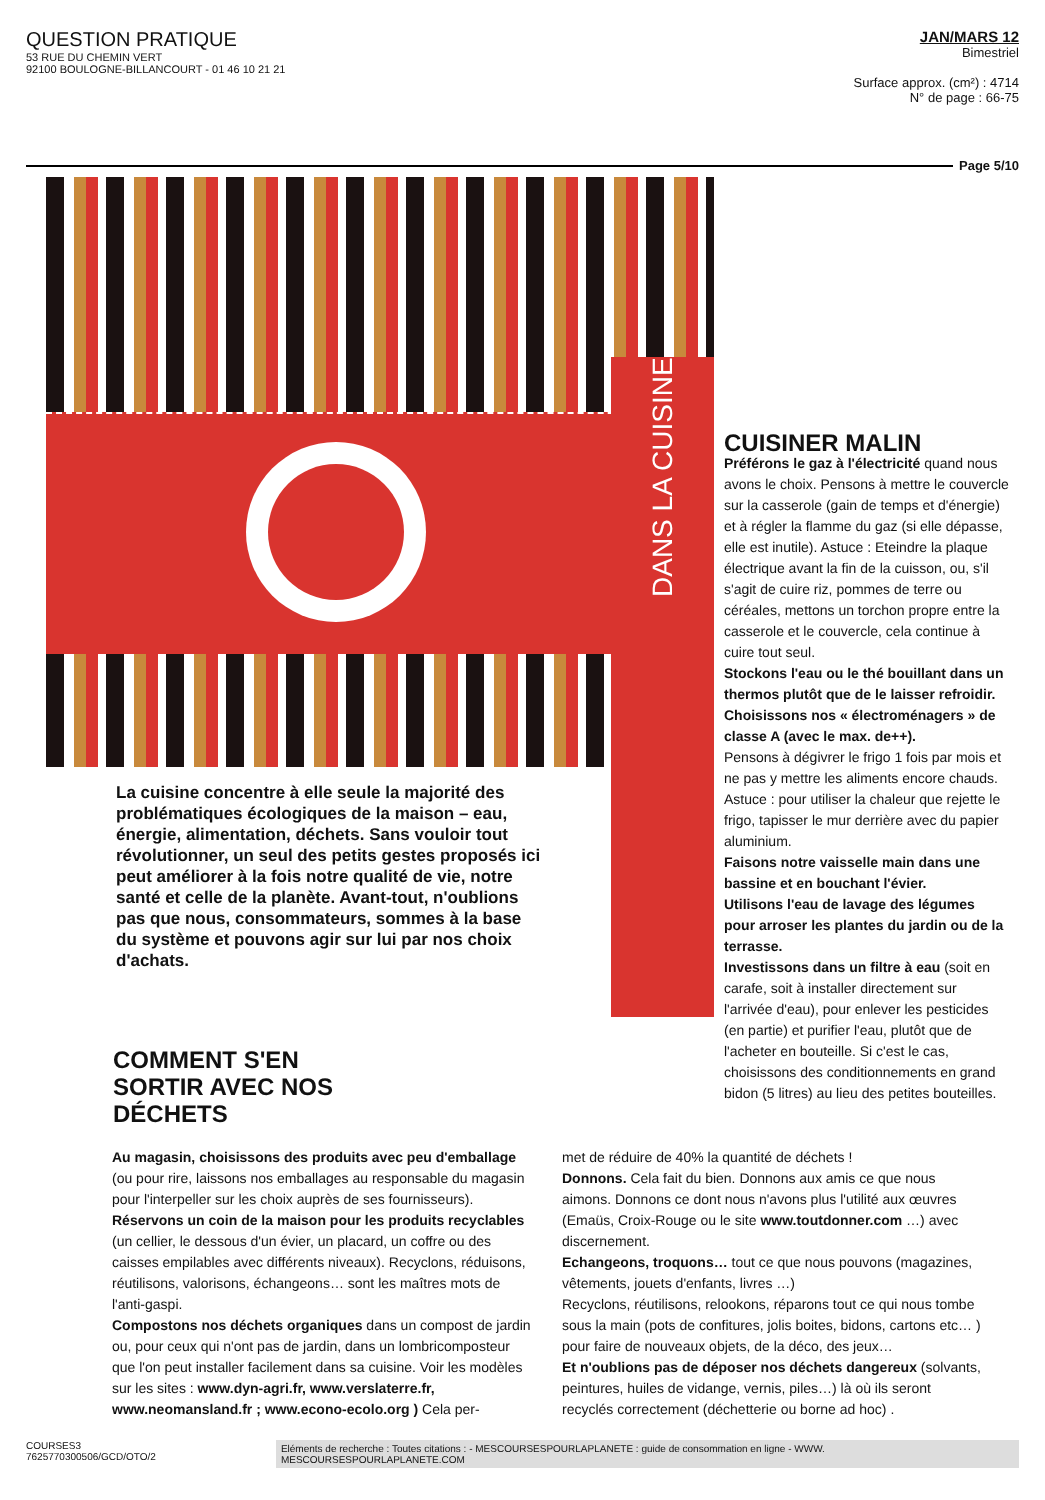QUESTION PRATIQUE
53 RUE DU CHEMIN VERT
92100 BOULOGNE-BILLANCOURT - 01 46 10 21 21
JAN/MARS 12
Bimestriel
Surface approx. (cm²) : 4714
N° de page : 66-75
Page 5/10
DANS LA CUISINE
La cuisine concentre à elle seule la majorité des problématiques écologiques de la maison – eau, énergie, alimentation, déchets. Sans vouloir tout révolutionner, un seul des petits gestes proposés ici peut améliorer à la fois notre qualité de vie, notre santé et celle de la planète. Avant-tout, n'oublions pas que nous, consommateurs, sommes à la base du système et pouvons agir sur lui par nos choix d'achats.
COMMENT S'EN
SORTIR AVEC NOS
DÉCHETS
CUISINER MALIN
Préférons le gaz à l'électricité quand nous avons le choix. Pensons à mettre le couvercle sur la casserole (gain de temps et d'énergie) et à régler la flamme du gaz (si elle dépasse, elle est inutile). Astuce : Eteindre la plaque électrique avant la fin de la cuisson, ou, s'il s'agit de cuire riz, pommes de terre ou céréales, mettons un torchon propre entre la casserole et le couvercle, cela continue à cuire tout seul.
Stockons l'eau ou le thé bouillant dans un thermos plutôt que de le laisser refroidir.
Choisissons nos « électroménagers » de classe A (avec le max. de++).
Pensons à dégivrer le frigo 1 fois par mois et ne pas y mettre les aliments encore chauds. Astuce : pour utiliser la chaleur que rejette le frigo, tapisser le mur derrière avec du papier aluminium.
Faisons notre vaisselle main dans une bassine et en bouchant l'évier.
Utilisons l'eau de lavage des légumes pour arroser les plantes du jardin ou de la terrasse.
Investissons dans un filtre à eau (soit en carafe, soit à installer directement sur l'arrivée d'eau), pour enlever les pesticides (en partie) et purifier l'eau, plutôt que de l'acheter en bouteille. Si c'est le cas, choisissons des conditionnements en grand bidon (5 litres) au lieu des petites bouteilles.
Au magasin, choisissons des produits avec peu d'emballage (ou pour rire, laissons nos emballages au responsable du magasin pour l'interpeller sur les choix auprès de ses fournisseurs).
Réservons un coin de la maison pour les produits recyclables (un cellier, le dessous d'un évier, un placard, un coffre ou des caisses empilables avec différents niveaux). Recyclons, réduisons, réutilisons, valorisons, échangeons… sont les maîtres mots de l'anti-gaspi.
Compostons nos déchets organiques dans un compost de jardin ou, pour ceux qui n'ont pas de jardin, dans un lombricomposteur que l'on peut installer facilement dans sa cuisine. Voir les modèles sur les sites : www.dyn-agri.fr, www.verslaterre.fr, www.neomansland.fr ; www.econo-ecolo.org ) Cela per-
met de réduire de 40% la quantité de déchets !
Donnons. Cela fait du bien. Donnons aux amis ce que nous aimons. Donnons ce dont nous n'avons plus l'utilité aux œuvres (Emaüs, Croix-Rouge ou le site www.toutdonner.com …) avec discernement.
Echangeons, troquons… tout ce que nous pouvons (magazines, vêtements, jouets d'enfants, livres …)
Recyclons, réutilisons, relookons, réparons tout ce qui nous tombe sous la main (pots de confitures, jolis boites, bidons, cartons etc… ) pour faire de nouveaux objets, de la déco, des jeux…
Et n'oublions pas de déposer nos déchets dangereux (solvants, peintures, huiles de vidange, vernis, piles…) là où ils seront recyclés correctement (déchetterie ou borne ad hoc) .
COURSES3
7625770300506/GCD/OTO/2
Eléments de recherche : Toutes citations : - MESCOURSESPOURLAPLANETE : guide de consommation en ligne - WWW.
MESCOURSESPOURLAPLANETE.COM